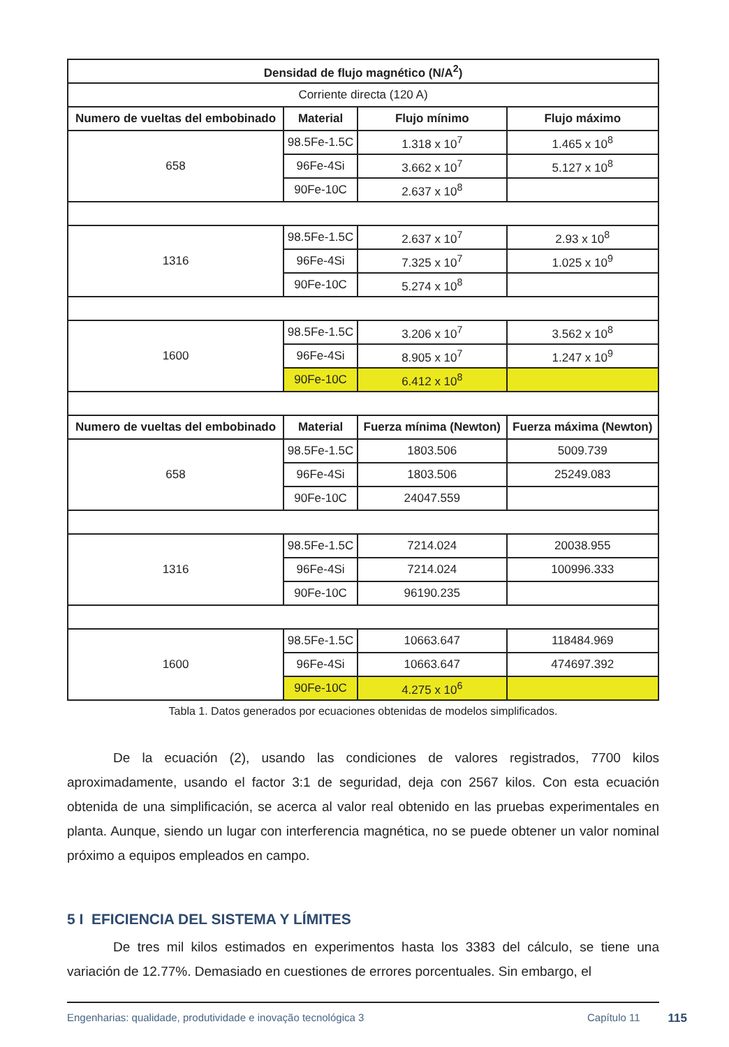| Densidad de flujo magnético (N/A<sup>2</sup>) | | | |
| --- | --- | --- | --- |
| Corriente directa (120 A) | | | |
| Numero de vueltas del embobinado | Material | Flujo mínimo | Flujo máximo |
| 658 | 98.5Fe-1.5C | 1.318 x 10<sup>7</sup> | 1.465 x 10<sup>8</sup> |
| | 96Fe-4Si | 3.662 x 10<sup>7</sup> | 5.127 x 10<sup>8</sup> |
| | 90Fe-10C | 2.637 x 10<sup>8</sup> | |
| 1316 | 98.5Fe-1.5C | 2.637 x 10<sup>7</sup> | 2.93 x 10<sup>8</sup> |
| | 96Fe-4Si | 7.325 x 10<sup>7</sup> | 1.025 x 10<sup>9</sup> |
| | 90Fe-10C | 5.274 x 10<sup>8</sup> | |
| 1600 | 98.5Fe-1.5C | 3.206 x 10<sup>7</sup> | 3.562 x 10<sup>8</sup> |
| | 96Fe-4Si | 8.905 x 10<sup>7</sup> | 1.247 x 10<sup>9</sup> |
| | 90Fe-10C | 6.412 x 10<sup>8</sup> | |
| Numero de vueltas del embobinado | Material | Fuerza mínima (Newton) | Fuerza máxima (Newton) |
| 658 | 98.5Fe-1.5C | 1803.506 | 5009.739 |
| | 96Fe-4Si | 1803.506 | 25249.083 |
| | 90Fe-10C | 24047.559 | |
| 1316 | 98.5Fe-1.5C | 7214.024 | 20038.955 |
| | 96Fe-4Si | 7214.024 | 100996.333 |
| | 90Fe-10C | 96190.235 | |
| 1600 | 98.5Fe-1.5C | 10663.647 | 118484.969 |
| | 96Fe-4Si | 10663.647 | 474697.392 |
| | 90Fe-10C | 4.275 x 10<sup>6</sup> | |
Tabla 1. Datos generados por ecuaciones obtenidas de modelos simplificados.
De la ecuación (2), usando las condiciones de valores registrados, 7700 kilos aproximadamente, usando el factor 3:1 de seguridad, deja con 2567 kilos. Con esta ecuación obtenida de una simplificación, se acerca al valor real obtenido en las pruebas experimentales en planta. Aunque, siendo un lugar con interferencia magnética, no se puede obtener un valor nominal próximo a equipos empleados en campo.
5 I EFICIENCIA DEL SISTEMA Y LÍMITES
De tres mil kilos estimados en experimentos hasta los 3383 del cálculo, se tiene una variación de 12.77%. Demasiado en cuestiones de errores porcentuales. Sin embargo, el
Engenharias: qualidade, produtividade e inovação tecnológica 3 Capítulo 11 115